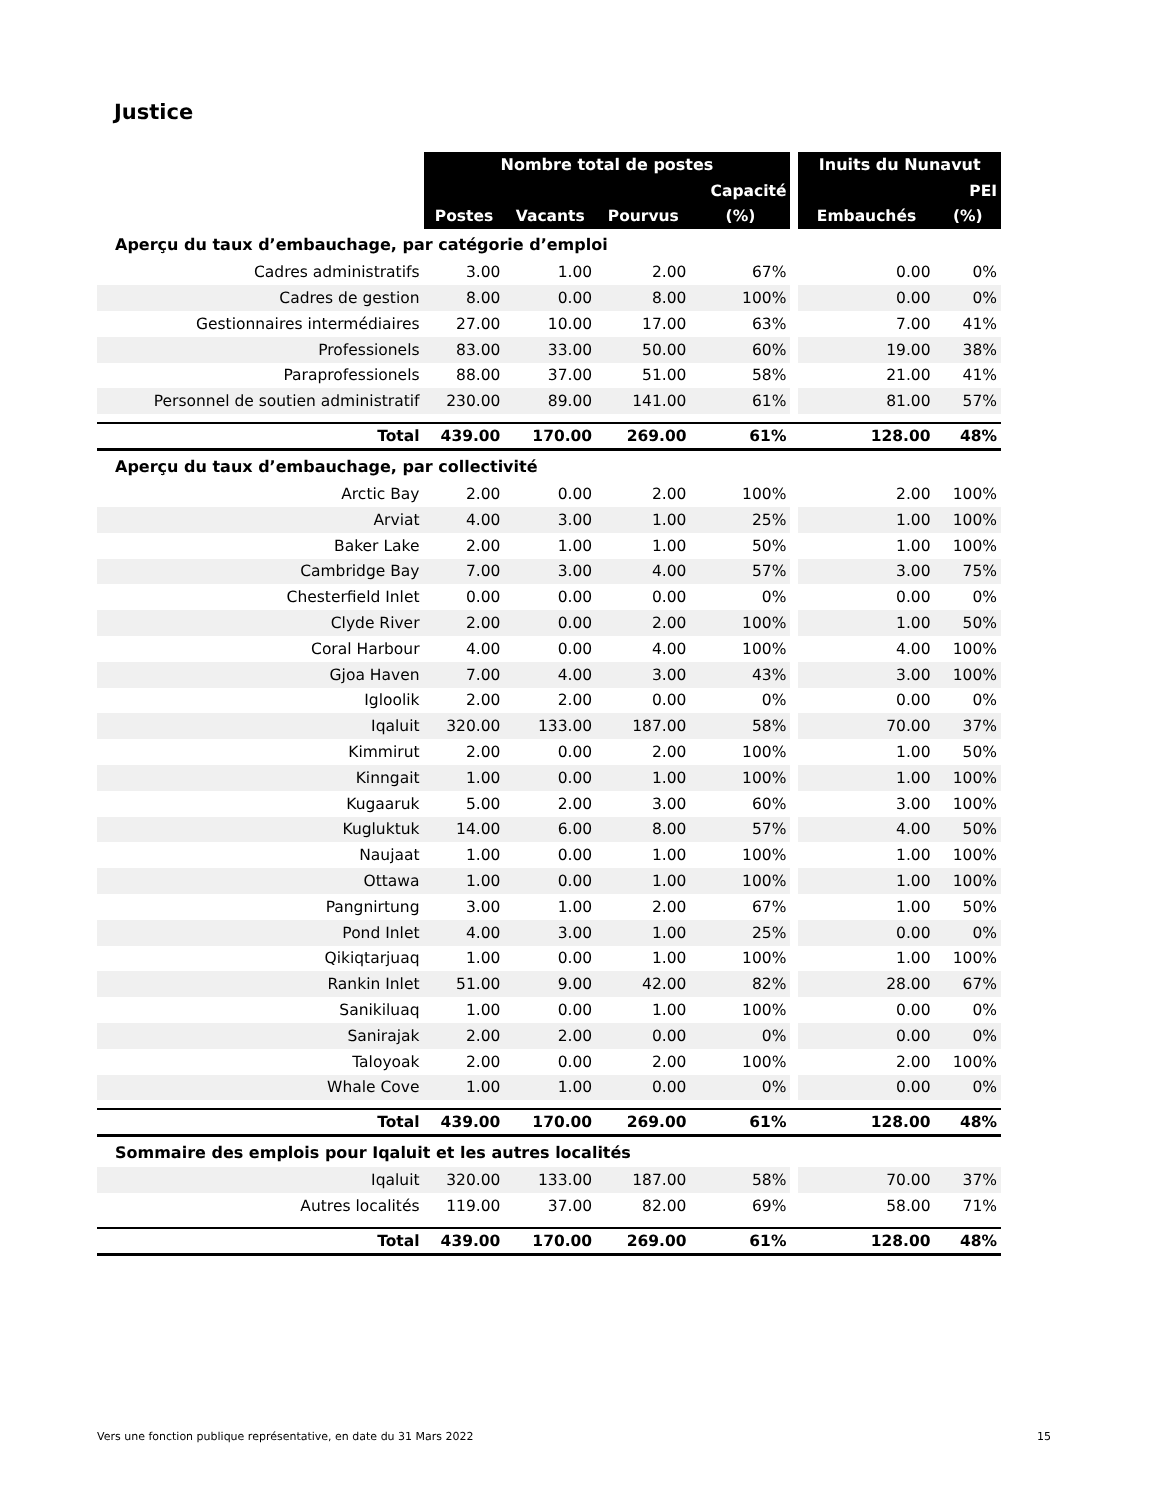Justice
| | Nombre total de postes | | | | | Inuits du Nunavut | |
| --- | --- | --- | --- | --- | --- | --- | --- |
| | | | | Capacité | | | PEI |
| | Postes | Vacants | Pourvus | (%) | | Embauchés | (%) |
| Aperçu du taux d’embauchage, par catégorie d’emploi | | | | | | | |
| Cadres administratifs | 3.00 | 1.00 | 2.00 | 67% | | 0.00 | 0% |
| Cadres de gestion | 8.00 | 0.00 | 8.00 | 100% | | 0.00 | 0% |
| Gestionnaires intermédiaires | 27.00 | 10.00 | 17.00 | 63% | | 7.00 | 41% |
| Professionels | 83.00 | 33.00 | 50.00 | 60% | | 19.00 | 38% |
| Paraprofessionels | 88.00 | 37.00 | 51.00 | 58% | | 21.00 | 41% |
| Personnel de soutien administratif | 230.00 | 89.00 | 141.00 | 61% | | 81.00 | 57% |
| Total | 439.00 | 170.00 | 269.00 | 61% | | 128.00 | 48% |
| Aperçu du taux d’embauchage, par collectivité | | | | | | | |
| Arctic Bay | 2.00 | 0.00 | 2.00 | 100% | | 2.00 | 100% |
| Arviat | 4.00 | 3.00 | 1.00 | 25% | | 1.00 | 100% |
| Baker Lake | 2.00 | 1.00 | 1.00 | 50% | | 1.00 | 100% |
| Cambridge Bay | 7.00 | 3.00 | 4.00 | 57% | | 3.00 | 75% |
| Chesterfield Inlet | 0.00 | 0.00 | 0.00 | 0% | | 0.00 | 0% |
| Clyde River | 2.00 | 0.00 | 2.00 | 100% | | 1.00 | 50% |
| Coral Harbour | 4.00 | 0.00 | 4.00 | 100% | | 4.00 | 100% |
| Gjoa Haven | 7.00 | 4.00 | 3.00 | 43% | | 3.00 | 100% |
| Igloolik | 2.00 | 2.00 | 0.00 | 0% | | 0.00 | 0% |
| Iqaluit | 320.00 | 133.00 | 187.00 | 58% | | 70.00 | 37% |
| Kimmirut | 2.00 | 0.00 | 2.00 | 100% | | 1.00 | 50% |
| Kinngait | 1.00 | 0.00 | 1.00 | 100% | | 1.00 | 100% |
| Kugaaruk | 5.00 | 2.00 | 3.00 | 60% | | 3.00 | 100% |
| Kugluktuk | 14.00 | 6.00 | 8.00 | 57% | | 4.00 | 50% |
| Naujaat | 1.00 | 0.00 | 1.00 | 100% | | 1.00 | 100% |
| Ottawa | 1.00 | 0.00 | 1.00 | 100% | | 1.00 | 100% |
| Pangnirtung | 3.00 | 1.00 | 2.00 | 67% | | 1.00 | 50% |
| Pond Inlet | 4.00 | 3.00 | 1.00 | 25% | | 0.00 | 0% |
| Qikiqtarjuaq | 1.00 | 0.00 | 1.00 | 100% | | 1.00 | 100% |
| Rankin Inlet | 51.00 | 9.00 | 42.00 | 82% | | 28.00 | 67% |
| Sanikiluaq | 1.00 | 0.00 | 1.00 | 100% | | 0.00 | 0% |
| Sanirajak | 2.00 | 2.00 | 0.00 | 0% | | 0.00 | 0% |
| Taloyoak | 2.00 | 0.00 | 2.00 | 100% | | 2.00 | 100% |
| Whale Cove | 1.00 | 1.00 | 0.00 | 0% | | 0.00 | 0% |
| Total | 439.00 | 170.00 | 269.00 | 61% | | 128.00 | 48% |
| Sommaire des emplois pour Iqaluit et les autres localités | | | | | | | |
| Iqaluit | 320.00 | 133.00 | 187.00 | 58% | | 70.00 | 37% |
| Autres localités | 119.00 | 37.00 | 82.00 | 69% | | 58.00 | 71% |
| Total | 439.00 | 170.00 | 269.00 | 61% | | 128.00 | 48% |
Vers une fonction publique représentative, en date du 31 Mars 2022 15